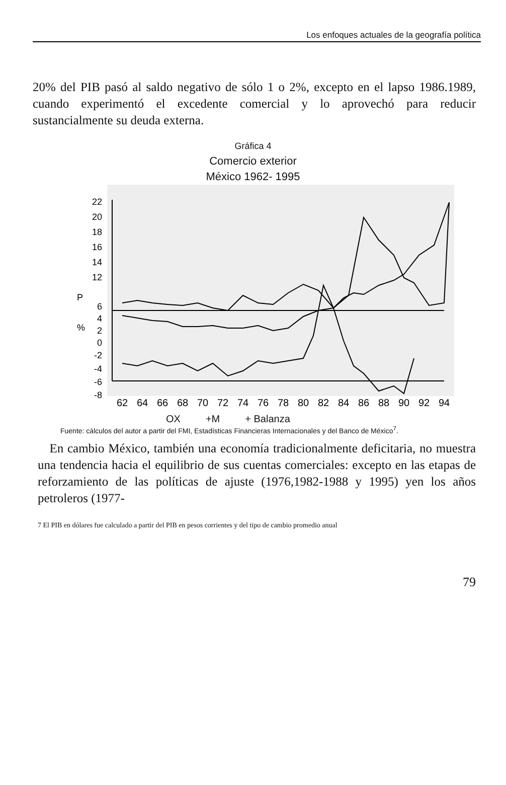Los enfoques actuales de la geografía política
20% del PIB pasó al saldo negativo de sólo 1 o 2%, excepto en el lapso 1986.1989, cuando experimentó el excedente comercial y lo aprovechó para reducir sustancialmente su deuda externa.
Gráfica 4
Comercio exterior
México 1962- 1995
22
20
18
16
14
12
6
4
2
0
-2
-4
-6
-8
P
%
62
64
66
68
70
72
74
76
78
80
82
84
86
88
90
92
94
OX +M + Balanza
Fuente: cálculos del autor a partir del FMI, Estadísticas Financieras Internacionales y del Banco de México<sup>7</sup>.
En cambio México, también una economía tradicionalmente deficitaria, no muestra una tendencia hacia el equilibrio de sus cuentas comerciales: excepto en las etapas de reforzamiento de las políticas de ajuste (1976,1982-1988 y 1995) yen los años petroleros (1977-
7 El PIB en dólares fue calculado a partir del PIB en pesos corrientes y del tipo de cambio promedio anual
79